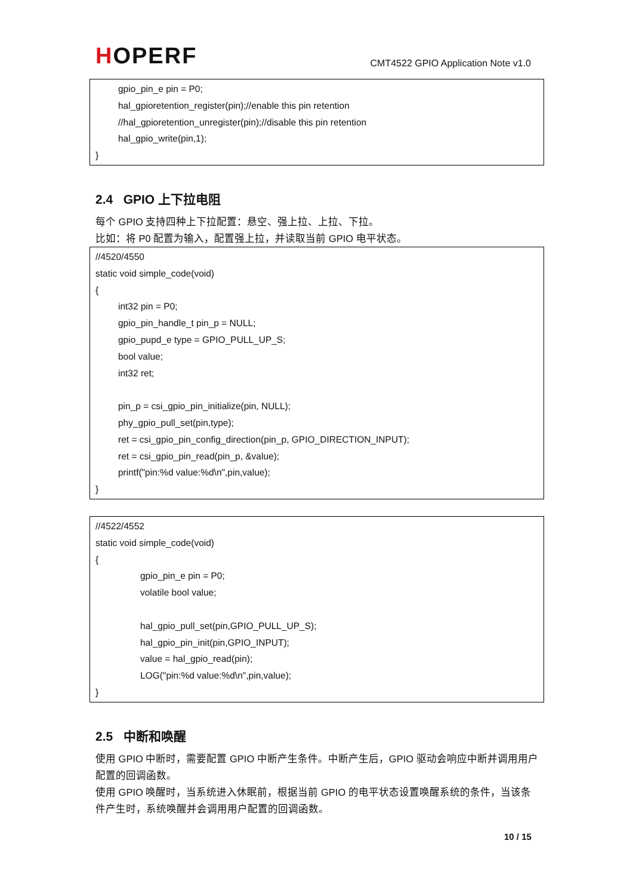HOPERF
CMT4522 GPIO Application Note v1.0
gpio_pin_e pin = P0;
hal_gpioretention_register(pin);//enable this pin retention
//hal_gpioretention_unregister(pin);//disable this pin retention
hal_gpio_write(pin,1);
}
2.4 GPIO 上下拉电阻
每个 GPIO 支持四种上下拉配置：悬空、强上拉、上拉、下拉。
比如：将 P0 配置为输入，配置强上拉，并读取当前 GPIO 电平状态。
//4520/4550
static void simple_code(void)
{
int32 pin = P0;
gpio_pin_handle_t pin_p = NULL;
gpio_pupd_e type = GPIO_PULL_UP_S;
bool value;
int32 ret;
pin_p = csi_gpio_pin_initialize(pin, NULL);
phy_gpio_pull_set(pin,type);
ret = csi_gpio_pin_config_direction(pin_p, GPIO_DIRECTION_INPUT);
ret = csi_gpio_pin_read(pin_p, &value);
printf("pin:%d value:%d\n",pin,value);
}
//4522/4552
static void simple_code(void)
{
gpio_pin_e pin = P0;
volatile bool value;
hal_gpio_pull_set(pin,GPIO_PULL_UP_S);
hal_gpio_pin_init(pin,GPIO_INPUT);
value = hal_gpio_read(pin);
LOG("pin:%d value:%d\n",pin,value);
}
2.5 中断和唤醒
使用 GPIO 中断时，需要配置 GPIO 中断产生条件。中断产生后，GPIO 驱动会响应中断并调用用户配置的回调函数。
使用 GPIO 唤醒时，当系统进入休眠前，根据当前 GPIO 的电平状态设置唤醒系统的条件，当该条件产生时，系统唤醒并会调用用户配置的回调函数。
10 / 15